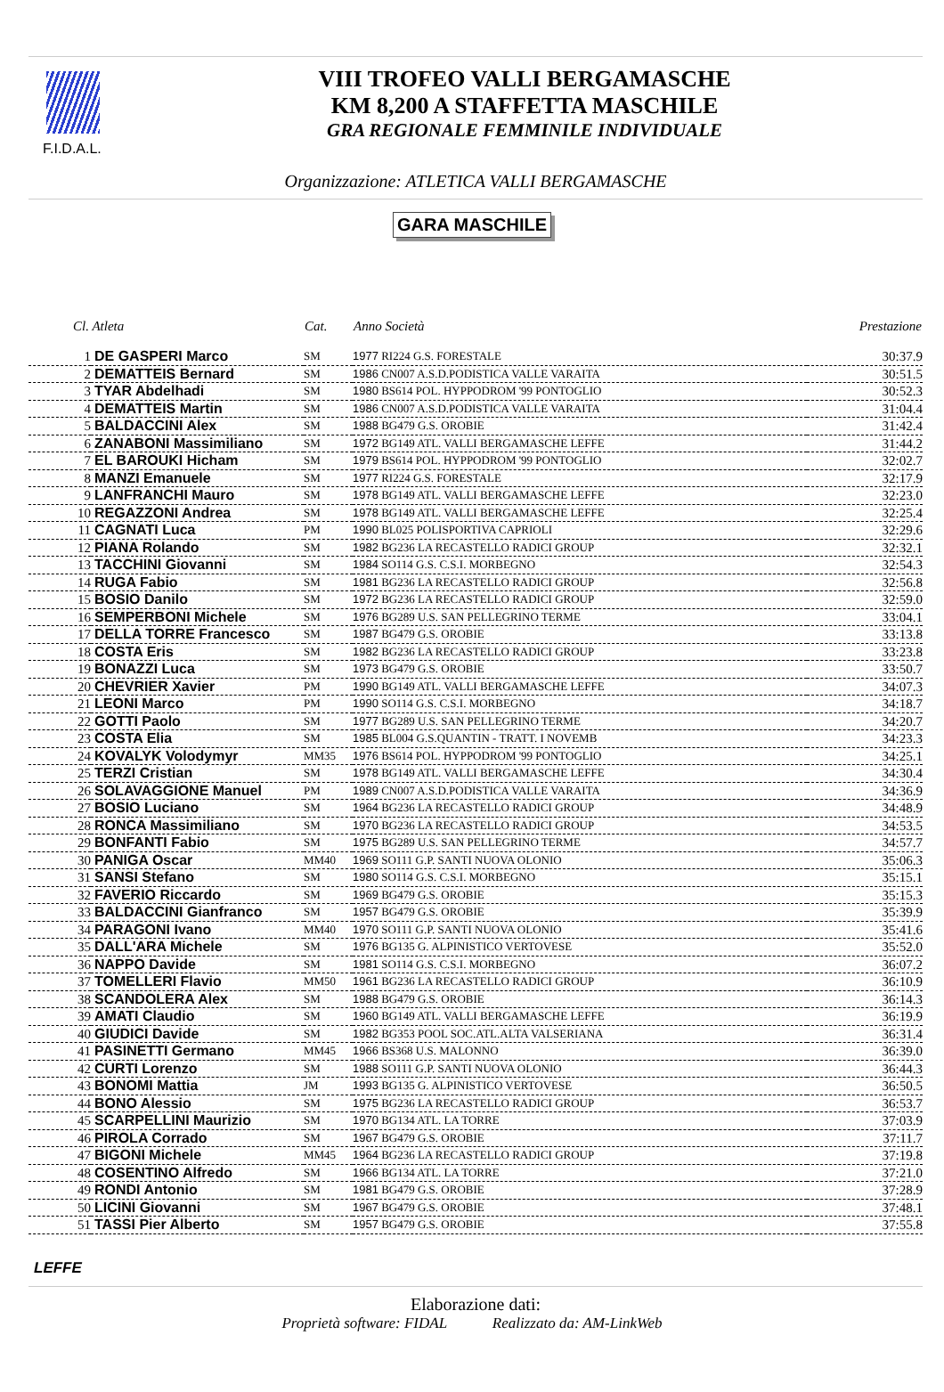F.I.D.A.L.
VIII TROFEO VALLI BERGAMASCHE
KM 8,200 A STAFFETTA MASCHILE
GRA REGIONALE FEMMINILE INDIVIDUALE
Organizzazione: ATLETICA VALLI BERGAMASCHE
GARA MASCHILE
| Cl. Atleta | | Cat. | Anno Società | Prestazione |
| --- | --- | --- | --- | --- |
| 1 | DE GASPERI Marco | SM | 1977 RI224 G.S. FORESTALE | 30:37.9 |
| 2 | DEMATTEIS Bernard | SM | 1986 CN007 A.S.D.PODISTICA VALLE VARAITA | 30:51.5 |
| 3 | TYAR Abdelhadi | SM | 1980 BS614 POL. HYPPODROM '99 PONTOGLIO | 30:52.3 |
| 4 | DEMATTEIS Martin | SM | 1986 CN007 A.S.D.PODISTICA VALLE VARAITA | 31:04.4 |
| 5 | BALDACCINI Alex | SM | 1988 BG479 G.S. OROBIE | 31:42.4 |
| 6 | ZANABONI Massimiliano | SM | 1972 BG149 ATL. VALLI BERGAMASCHE LEFFE | 31:44.2 |
| 7 | EL BAROUKI Hicham | SM | 1979 BS614 POL. HYPPODROM '99 PONTOGLIO | 32:02.7 |
| 8 | MANZI Emanuele | SM | 1977 RI224 G.S. FORESTALE | 32:17.9 |
| 9 | LANFRANCHI Mauro | SM | 1978 BG149 ATL. VALLI BERGAMASCHE LEFFE | 32:23.0 |
| 10 | REGAZZONI Andrea | SM | 1978 BG149 ATL. VALLI BERGAMASCHE LEFFE | 32:25.4 |
| 11 | CAGNATI Luca | PM | 1990 BL025 POLISPORTIVA CAPRIOLI | 32:29.6 |
| 12 | PIANA Rolando | SM | 1982 BG236 LA RECASTELLO RADICI GROUP | 32:32.1 |
| 13 | TACCHINI Giovanni | SM | 1984 SO114 G.S. C.S.I. MORBEGNO | 32:54.3 |
| 14 | RUGA Fabio | SM | 1981 BG236 LA RECASTELLO RADICI GROUP | 32:56.8 |
| 15 | BOSIO Danilo | SM | 1972 BG236 LA RECASTELLO RADICI GROUP | 32:59.0 |
| 16 | SEMPERBONI Michele | SM | 1976 BG289 U.S. SAN PELLEGRINO TERME | 33:04.1 |
| 17 | DELLA TORRE Francesco | SM | 1987 BG479 G.S. OROBIE | 33:13.8 |
| 18 | COSTA Eris | SM | 1982 BG236 LA RECASTELLO RADICI GROUP | 33:23.8 |
| 19 | BONAZZI Luca | SM | 1973 BG479 G.S. OROBIE | 33:50.7 |
| 20 | CHEVRIER Xavier | PM | 1990 BG149 ATL. VALLI BERGAMASCHE LEFFE | 34:07.3 |
| 21 | LEONI Marco | PM | 1990 SO114 G.S. C.S.I. MORBEGNO | 34:18.7 |
| 22 | GOTTI Paolo | SM | 1977 BG289 U.S. SAN PELLEGRINO TERME | 34:20.7 |
| 23 | COSTA Elia | SM | 1985 BL004 G.S.QUANTIN - TRATT. I NOVEMB | 34:23.3 |
| 24 | KOVALYK Volodymyr | MM35 | 1976 BS614 POL. HYPPODROM '99 PONTOGLIO | 34:25.1 |
| 25 | TERZI Cristian | SM | 1978 BG149 ATL. VALLI BERGAMASCHE LEFFE | 34:30.4 |
| 26 | SOLAVAGGIONE Manuel | PM | 1989 CN007 A.S.D.PODISTICA VALLE VARAITA | 34:36.9 |
| 27 | BOSIO Luciano | SM | 1964 BG236 LA RECASTELLO RADICI GROUP | 34:48.9 |
| 28 | RONCA Massimiliano | SM | 1970 BG236 LA RECASTELLO RADICI GROUP | 34:53.5 |
| 29 | BONFANTI Fabio | SM | 1975 BG289 U.S. SAN PELLEGRINO TERME | 34:57.7 |
| 30 | PANIGA Oscar | MM40 | 1969 SO111 G.P. SANTI NUOVA OLONIO | 35:06.3 |
| 31 | SANSI Stefano | SM | 1980 SO114 G.S. C.S.I. MORBEGNO | 35:15.1 |
| 32 | FAVERIO Riccardo | SM | 1969 BG479 G.S. OROBIE | 35:15.3 |
| 33 | BALDACCINI Gianfranco | SM | 1957 BG479 G.S. OROBIE | 35:39.9 |
| 34 | PARAGONI Ivano | MM40 | 1970 SO111 G.P. SANTI NUOVA OLONIO | 35:41.6 |
| 35 | DALL'ARA Michele | SM | 1976 BG135 G. ALPINISTICO VERTOVESE | 35:52.0 |
| 36 | NAPPO Davide | SM | 1981 SO114 G.S. C.S.I. MORBEGNO | 36:07.2 |
| 37 | TOMELLERI Flavio | MM50 | 1961 BG236 LA RECASTELLO RADICI GROUP | 36:10.9 |
| 38 | SCANDOLERA Alex | SM | 1988 BG479 G.S. OROBIE | 36:14.3 |
| 39 | AMATI Claudio | SM | 1960 BG149 ATL. VALLI BERGAMASCHE LEFFE | 36:19.9 |
| 40 | GIUDICI Davide | SM | 1982 BG353 POOL SOC.ATL.ALTA VALSERIANA | 36:31.4 |
| 41 | PASINETTI Germano | MM45 | 1966 BS368 U.S. MALONNO | 36:39.0 |
| 42 | CURTI Lorenzo | SM | 1988 SO111 G.P. SANTI NUOVA OLONIO | 36:44.3 |
| 43 | BONOMI Mattia | JM | 1993 BG135 G. ALPINISTICO VERTOVESE | 36:50.5 |
| 44 | BONO Alessio | SM | 1975 BG236 LA RECASTELLO RADICI GROUP | 36:53.7 |
| 45 | SCARPELLINI Maurizio | SM | 1970 BG134 ATL. LA TORRE | 37:03.9 |
| 46 | PIROLA Corrado | SM | 1967 BG479 G.S. OROBIE | 37:11.7 |
| 47 | BIGONI Michele | MM45 | 1964 BG236 LA RECASTELLO RADICI GROUP | 37:19.8 |
| 48 | COSENTINO Alfredo | SM | 1966 BG134 ATL. LA TORRE | 37:21.0 |
| 49 | RONDI Antonio | SM | 1981 BG479 G.S. OROBIE | 37:28.9 |
| 50 | LICINI Giovanni | SM | 1967 BG479 G.S. OROBIE | 37:48.1 |
| 51 | TASSI Pier Alberto | SM | 1957 BG479 G.S. OROBIE | 37:55.8 |
LEFFE
Elaborazione dati:
Proprietà software: FIDAL Realizzato da: AM-LinkWeb